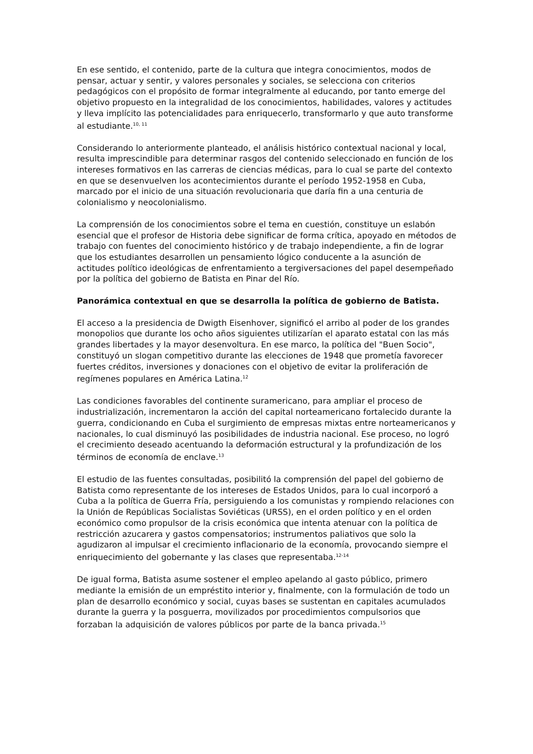En ese sentido, el contenido, parte de la cultura que integra conocimientos, modos de pensar, actuar y sentir, y valores personales y sociales, se selecciona con criterios pedagógicos con el propósito de formar integralmente al educando, por tanto emerge del objetivo propuesto en la integralidad de los conocimientos, habilidades, valores y actitudes y lleva implícito las potencialidades para enriquecerlo, transformarlo y que auto transforme al estudiante.<sup>10, 11</sup>
Considerando lo anteriormente planteado, el análisis histórico contextual nacional y local, resulta imprescindible para determinar rasgos del contenido seleccionado en función de los intereses formativos en las carreras de ciencias médicas, para lo cual se parte del contexto en que se desenvuelven los acontecimientos durante el período 1952-1958 en Cuba, marcado por el inicio de una situación revolucionaria que daría fin a una centuria de colonialismo y neocolonialismo.
La comprensión de los conocimientos sobre el tema en cuestión, constituye un eslabón esencial que el profesor de Historia debe significar de forma crítica, apoyado en métodos de trabajo con fuentes del conocimiento histórico y de trabajo independiente, a fin de lograr que los estudiantes desarrollen un pensamiento lógico conducente a la asunción de actitudes político ideológicas de enfrentamiento a tergiversaciones del papel desempeñado por la política del gobierno de Batista en Pinar del Río.
Panorámica contextual en que se desarrolla la política de gobierno de Batista.
El acceso a la presidencia de Dwigth Eisenhover, significó el arribo al poder de los grandes monopolios que durante los ocho años siguientes utilizarían el aparato estatal con las más grandes libertades y la mayor desenvoltura. En ese marco, la política del "Buen Socio", constituyó un slogan competitivo durante las elecciones de 1948 que prometía favorecer fuertes créditos, inversiones y donaciones con el objetivo de evitar la proliferación de regímenes populares en América Latina.<sup>12</sup>
Las condiciones favorables del continente suramericano, para ampliar el proceso de industrialización, incrementaron la acción del capital norteamericano fortalecido durante la guerra, condicionando en Cuba el surgimiento de empresas mixtas entre norteamericanos y nacionales, lo cual disminuyó las posibilidades de industria nacional. Ese proceso, no logró el crecimiento deseado acentuando la deformación estructural y la profundización de los términos de economía de enclave.<sup>13</sup>
El estudio de las fuentes consultadas, posibilitó la comprensión del papel del gobierno de Batista como representante de los intereses de Estados Unidos, para lo cual incorporó a Cuba a la política de Guerra Fría, persiguiendo a los comunistas y rompiendo relaciones con la Unión de Repúblicas Socialistas Soviéticas (URSS), en el orden político y en el orden económico como propulsor de la crisis económica que intenta atenuar con la política de restricción azucarera y gastos compensatorios; instrumentos paliativos que solo la agudizaron al impulsar el crecimiento inflacionario de la economía, provocando siempre el enriquecimiento del gobernante y las clases que representaba.<sup>12-14</sup>
De igual forma, Batista asume sostener el empleo apelando al gasto público, primero mediante la emisión de un empréstito interior y, finalmente, con la formulación de todo un plan de desarrollo económico y social, cuyas bases se sustentan en capitales acumulados durante la guerra y la posguerra, movilizados por procedimientos compulsorios que forzaban la adquisición de valores públicos por parte de la banca privada.<sup>15</sup>